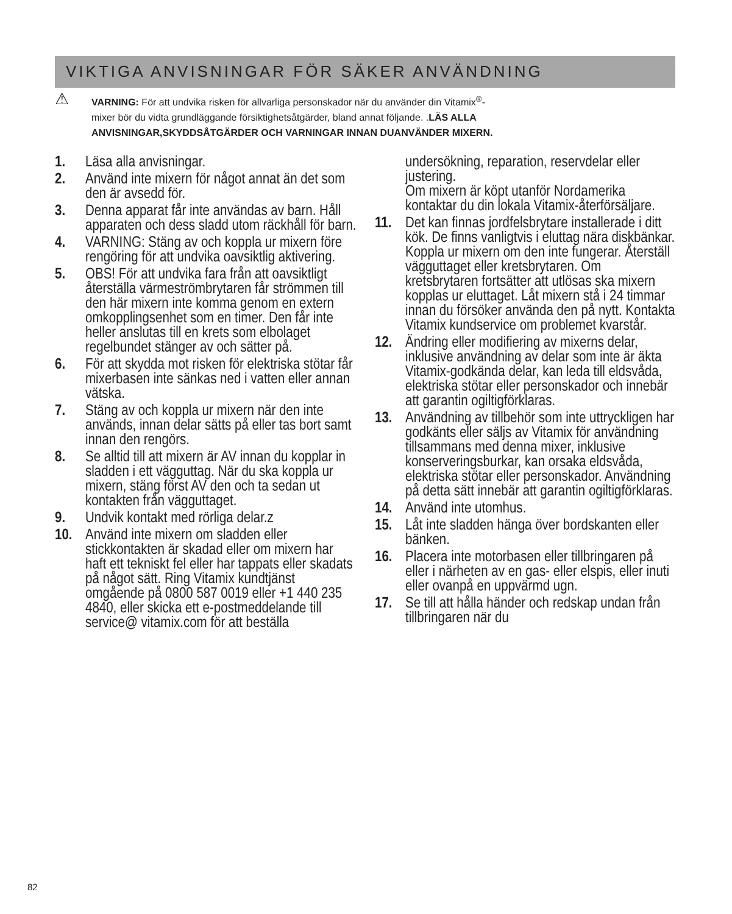VIKTIGA ANVISNINGAR FÖR SÄKER ANVÄNDNING
⚠
VARNING: För att undvika risken för allvarliga personskador när du använder din Vitamix<sup>®</sup>-
mixer bör du vidta grundläggande försiktighetsåtgärder, bland annat följande. .LÄS ALLA
ANVISNINGAR,SKYDDSÅTGÄRDER OCH VARNINGAR INNAN DUANVÄNDER MIXERN.
1. Läsa alla anvisningar.
2. Använd inte mixern för något annat än det som den är avsedd för.
3. Denna apparat får inte användas av barn. Håll apparaten och dess sladd utom räckhåll för barn.
4. VARNING: Stäng av och koppla ur mixern före rengöring för att undvika oavsiktlig aktivering.
5. OBS! För att undvika fara från att oavsiktligt återställa värmeströmbrytaren får strömmen till den här mixern inte komma genom en extern omkopplingsenhet som en timer. Den får inte heller anslutas till en krets som elbolaget regelbundet stänger av och sätter på.
6. För att skydda mot risken för elektriska stötar får mixerbasen inte sänkas ned i vatten eller annan vätska.
7. Stäng av och koppla ur mixern när den inte används, innan delar sätts på eller tas bort samt innan den rengörs.
8. Se alltid till att mixern är AV innan du kopplar in sladden i ett vägguttag. När du ska koppla ur mixern, stäng först AV den och ta sedan ut kontakten från vägguttaget.
9. Undvik kontakt med rörliga delar.z
10. Använd inte mixern om sladden eller stickkontakten är skadad eller om mixern har haft ett tekniskt fel eller har tappats eller skadats på något sätt. Ring Vitamix kundtjänst omgående på 0800 587 0019 eller +1 440 235 4840, eller skicka ett e-postmeddelande till service@ vitamix.com för att beställa
undersökning, reparation, reservdelar eller justering.
Om mixern är köpt utanför Nordamerika kontaktar du din lokala Vitamix-återförsäljare.
11. Det kan finnas jordfelsbrytare installerade i ditt kök. De finns vanligtvis i eluttag nära diskbänkar. Koppla ur mixern om den inte fungerar. Återställ vägguttaget eller kretsbrytaren. Om kretsbrytaren fortsätter att utlösas ska mixern kopplas ur eluttaget. Låt mixern stå i 24 timmar innan du försöker använda den på nytt. Kontakta Vitamix kundservice om problemet kvarstår.
12. Ändring eller modifiering av mixerns delar, inklusive användning av delar som inte är äkta Vitamix-godkända delar, kan leda till eldsvåda, elektriska stötar eller personskador och innebär att garantin ogiltigförklaras.
13. Användning av tillbehör som inte uttryckligen har godkänts eller säljs av Vitamix för användning tillsammans med denna mixer, inklusive konserveringsburkar, kan orsaka eldsvåda, elektriska stötar eller personskador. Användning på detta sätt innebär att garantin ogiltigförklaras.
14. Använd inte utomhus.
15. Låt inte sladden hänga över bordskanten eller bänken.
16. Placera inte motorbasen eller tillbringaren på eller i närheten av en gas- eller elspis, eller inuti eller ovanpå en uppvärmd ugn.
17. Se till att hålla händer och redskap undan från tillbringaren när du
82